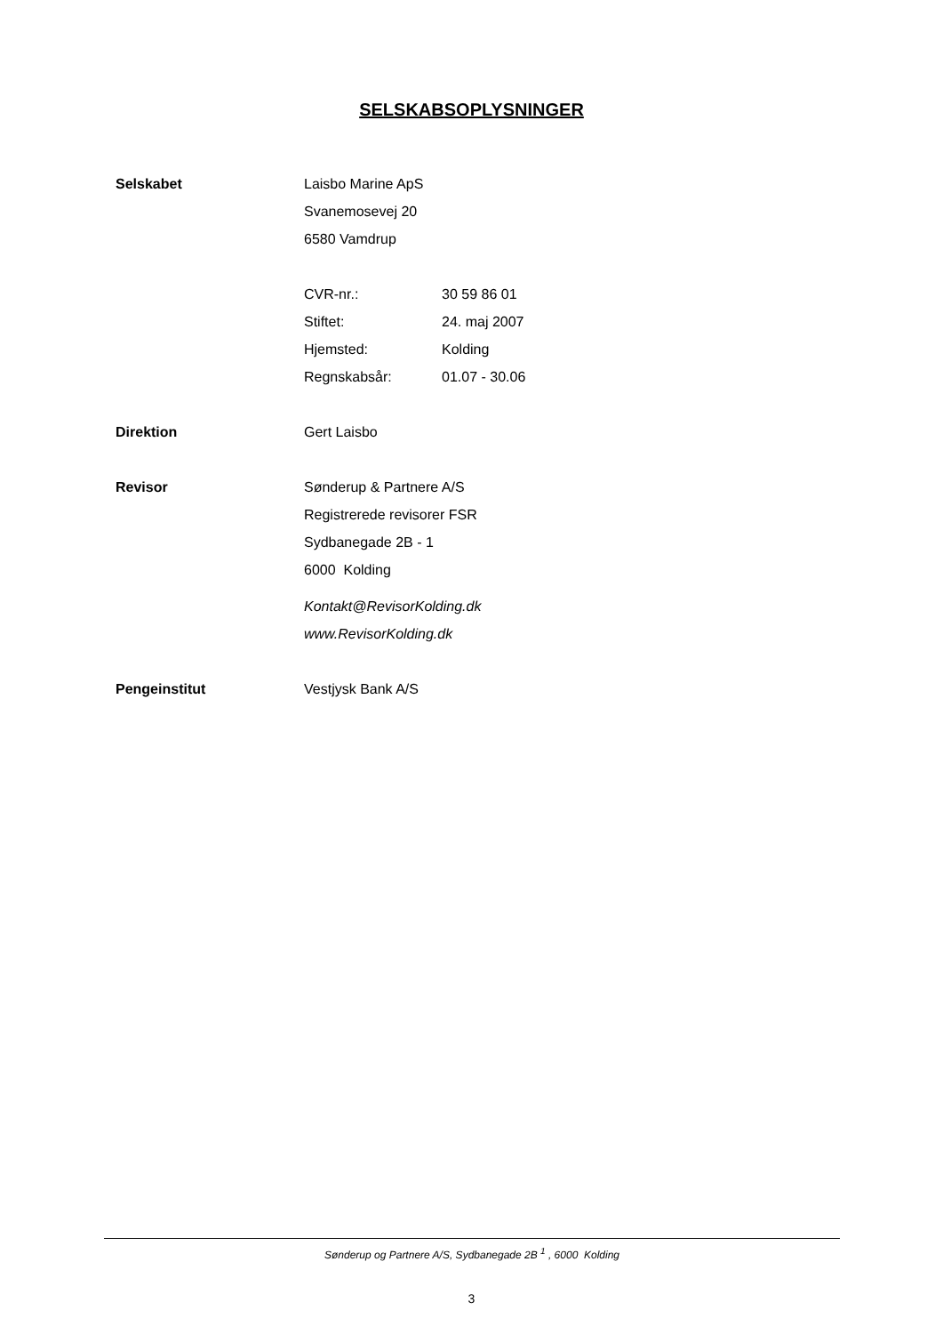SELSKABSOPLYSNINGER
Selskabet Laisbo Marine ApS
Svanemosevej 20
6580 Vamdrup
CVR-nr.: 30 59 86 01
Stiftet: 24. maj 2007
Hjemsted: Kolding
Regnskabsår: 01.07 - 30.06
Direktion Gert Laisbo
Revisor Sønderup & Partnere A/S
Registrerede revisorer FSR
Sydbanegade 2B - 1
6000 Kolding
Kontakt@RevisorKolding.dk
www.RevisorKolding.dk
Pengeinstitut Vestjysk Bank A/S
Sønderup og Partnere A/S, Sydbanegade 2B <sup>1</sup> , 6000 Kolding
3